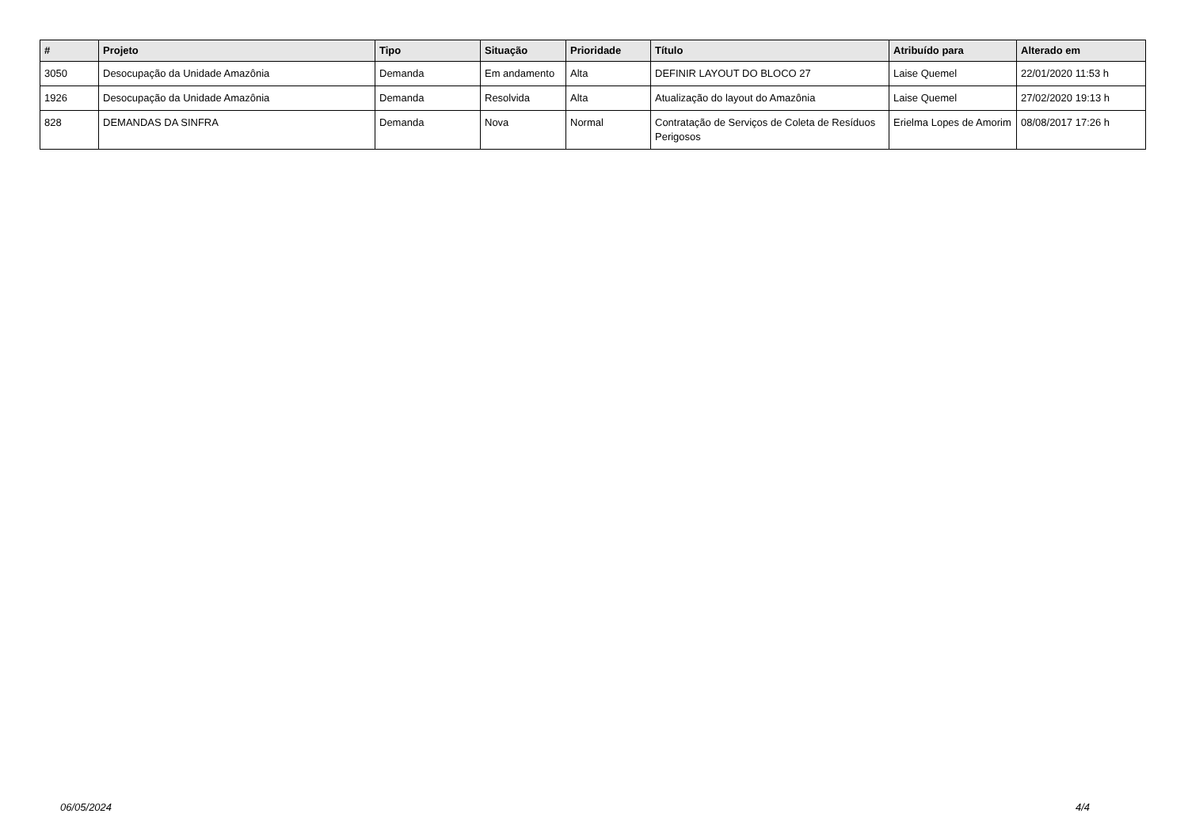| # | Projeto | Tipo | Situação | Prioridade | Título | Atribuído para | Alterado em |
| --- | --- | --- | --- | --- | --- | --- | --- |
| 3050 | Desocupação da Unidade Amazônia | Demanda | Em andamento | Alta | DEFINIR LAYOUT DO BLOCO 27 | Laise Quemel | 22/01/2020 11:53 h |
| 1926 | Desocupação da Unidade Amazônia | Demanda | Resolvida | Alta | Atualização do layout do Amazônia | Laise Quemel | 27/02/2020 19:13 h |
| 828 | DEMANDAS DA SINFRA | Demanda | Nova | Normal | Contratação de Serviços de Coleta de Resíduos Perigosos | Erielma Lopes de Amorim | 08/08/2017 17:26 h |
06/05/2024 4/4